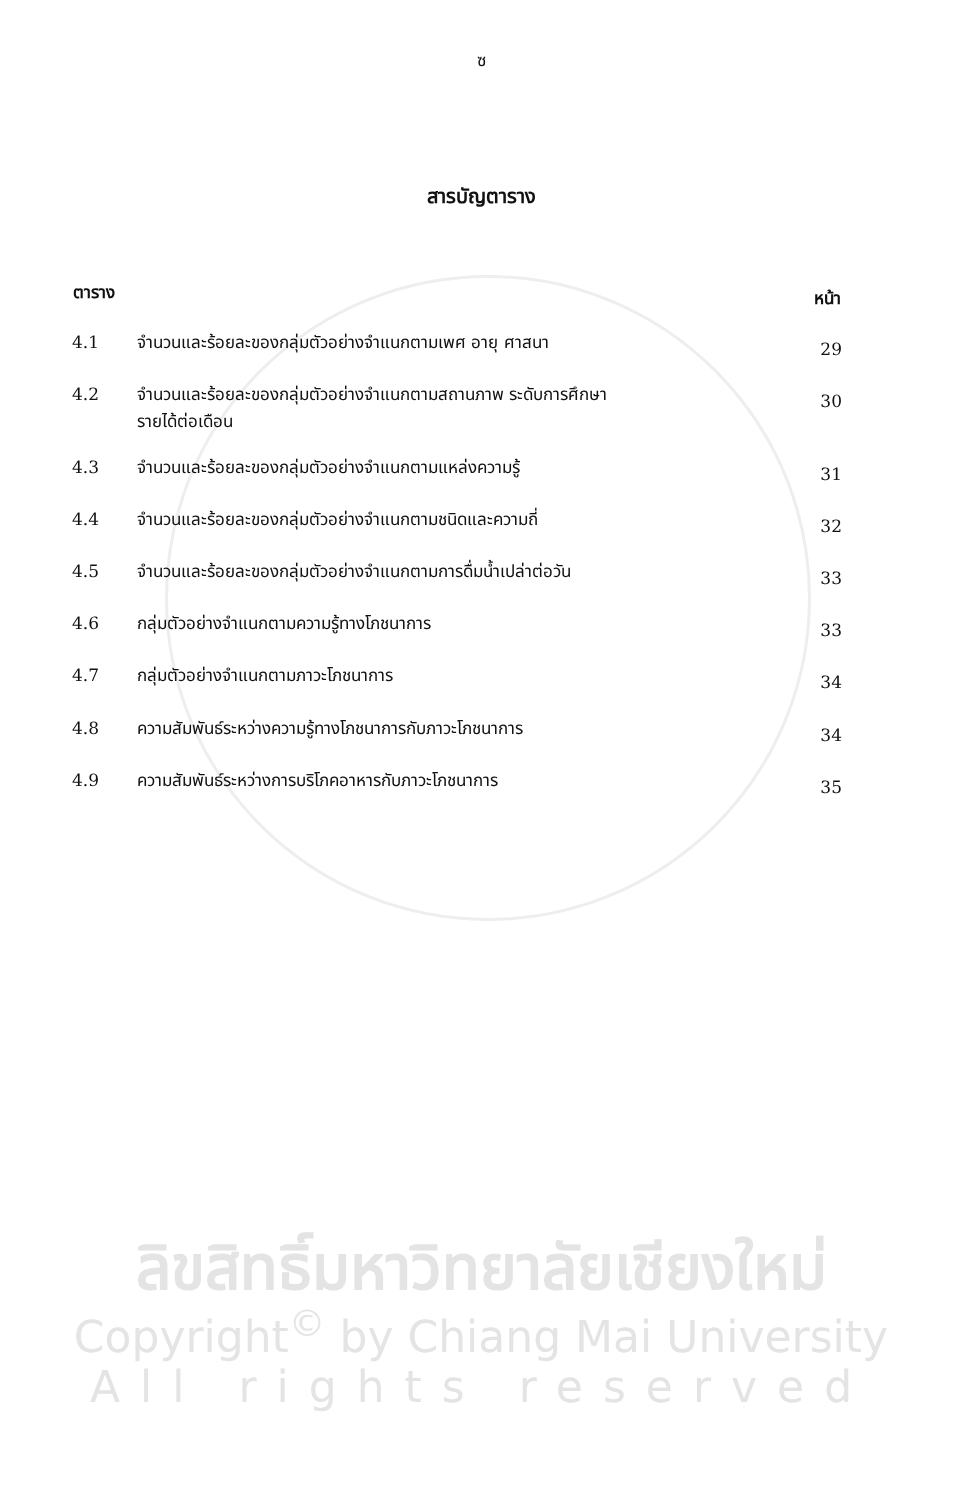ซ
สารบัญตาราง
| ตาราง | | หน้า |
| --- | --- | --- |
| 4.1 | จำนวนและร้อยละของกลุ่มตัวอย่างจำแนกตามเพศ อายุ ศาสนา | 29 |
| 4.2 | จำนวนและร้อยละของกลุ่มตัวอย่างจำแนกตามสถานภาพ ระดับการศึกษา รายได้ต่อเดือน | 30 |
| 4.3 | จำนวนและร้อยละของกลุ่มตัวอย่างจำแนกตามแหล่งความรู้ | 31 |
| 4.4 | จำนวนและร้อยละของกลุ่มตัวอย่างจำแนกตามชนิดและความถี่ | 32 |
| 4.5 | จำนวนและร้อยละของกลุ่มตัวอย่างจำแนกตามการดื่มน้ำเปล่าต่อวัน | 33 |
| 4.6 | กลุ่มตัวอย่างจำแนกตามความรู้ทางโภชนาการ | 33 |
| 4.7 | กลุ่มตัวอย่างจำแนกตามภาวะโภชนาการ | 34 |
| 4.8 | ความสัมพันธ์ระหว่างความรู้ทางโภชนาการกับภาวะโภชนาการ | 34 |
| 4.9 | ความสัมพันธ์ระหว่างการบริโภคอาหารกับภาวะโภชนาการ | 35 |
ลิขสิทธิ์มหาวิทยาลัยเชียงใหม่
Copyright<sup>©</sup> by Chiang Mai University
All rights reserved